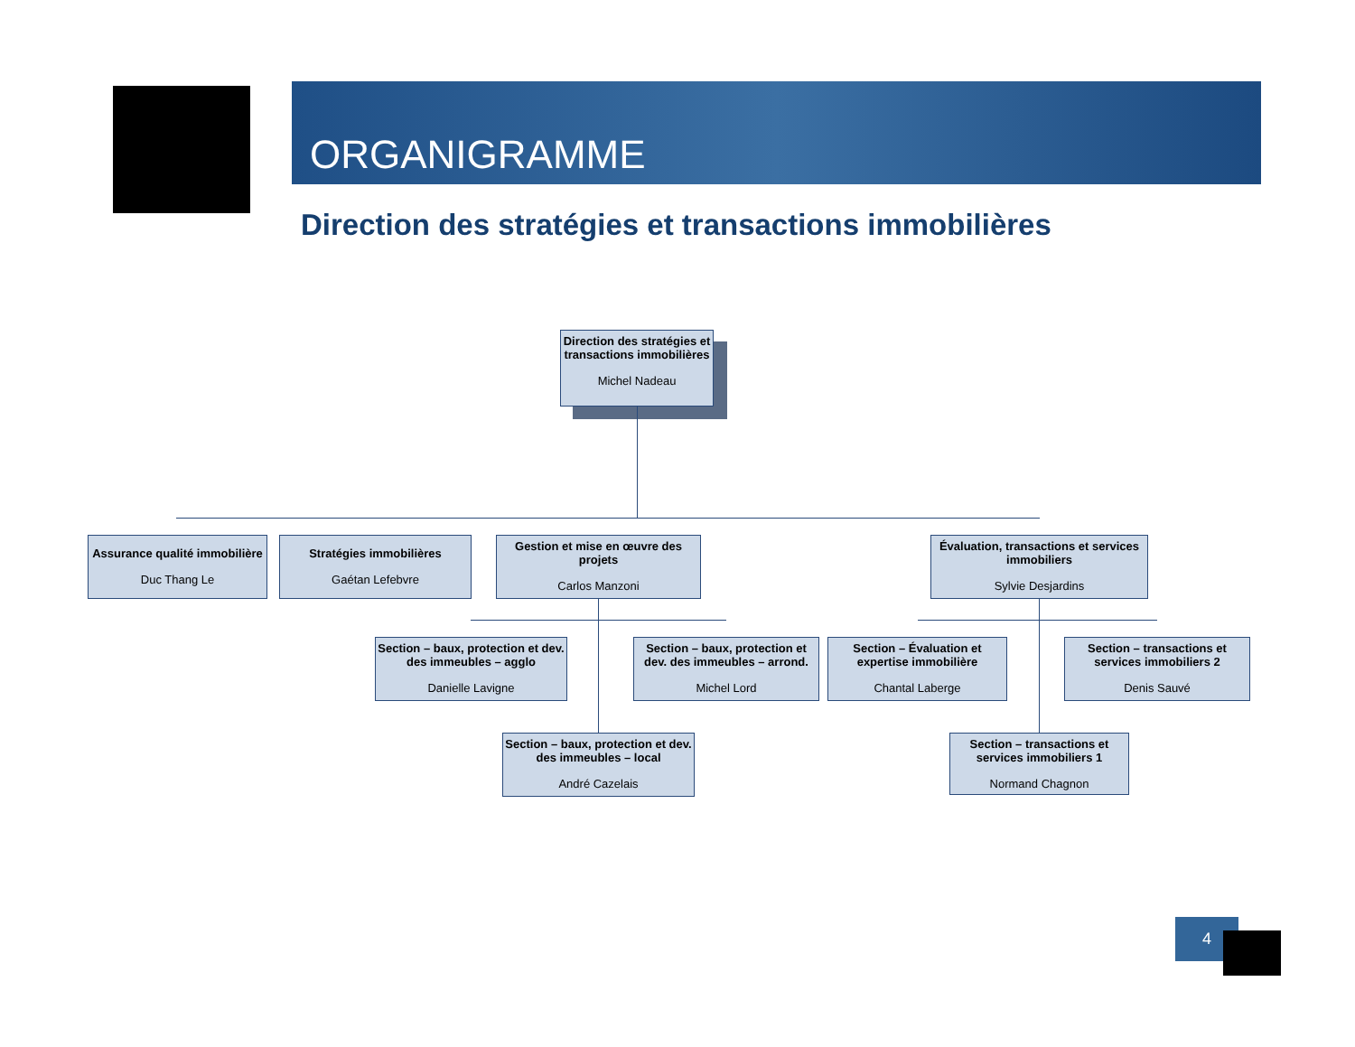ORGANIGRAMME
Direction des stratégies et transactions immobilières
Direction des stratégies et transactions immobilières
Michel Nadeau
Assurance qualité immobilière
Duc Thang Le
Stratégies immobilières
Gaétan Lefebvre
Gestion et mise en œuvre des projets
Carlos Manzoni
Évaluation, transactions et services immobiliers
Sylvie Desjardins
Section – baux, protection et dev. des immeubles – agglo
Danielle Lavigne
Section – baux, protection et dev. des immeubles – arrond.
Michel Lord
Section – Évaluation et expertise immobilière
Chantal Laberge
Section – transactions et services immobiliers 2
Denis Sauvé
Section – baux, protection et dev. des immeubles – local
André Cazelais
Section – transactions et services immobiliers 1
Normand Chagnon
4